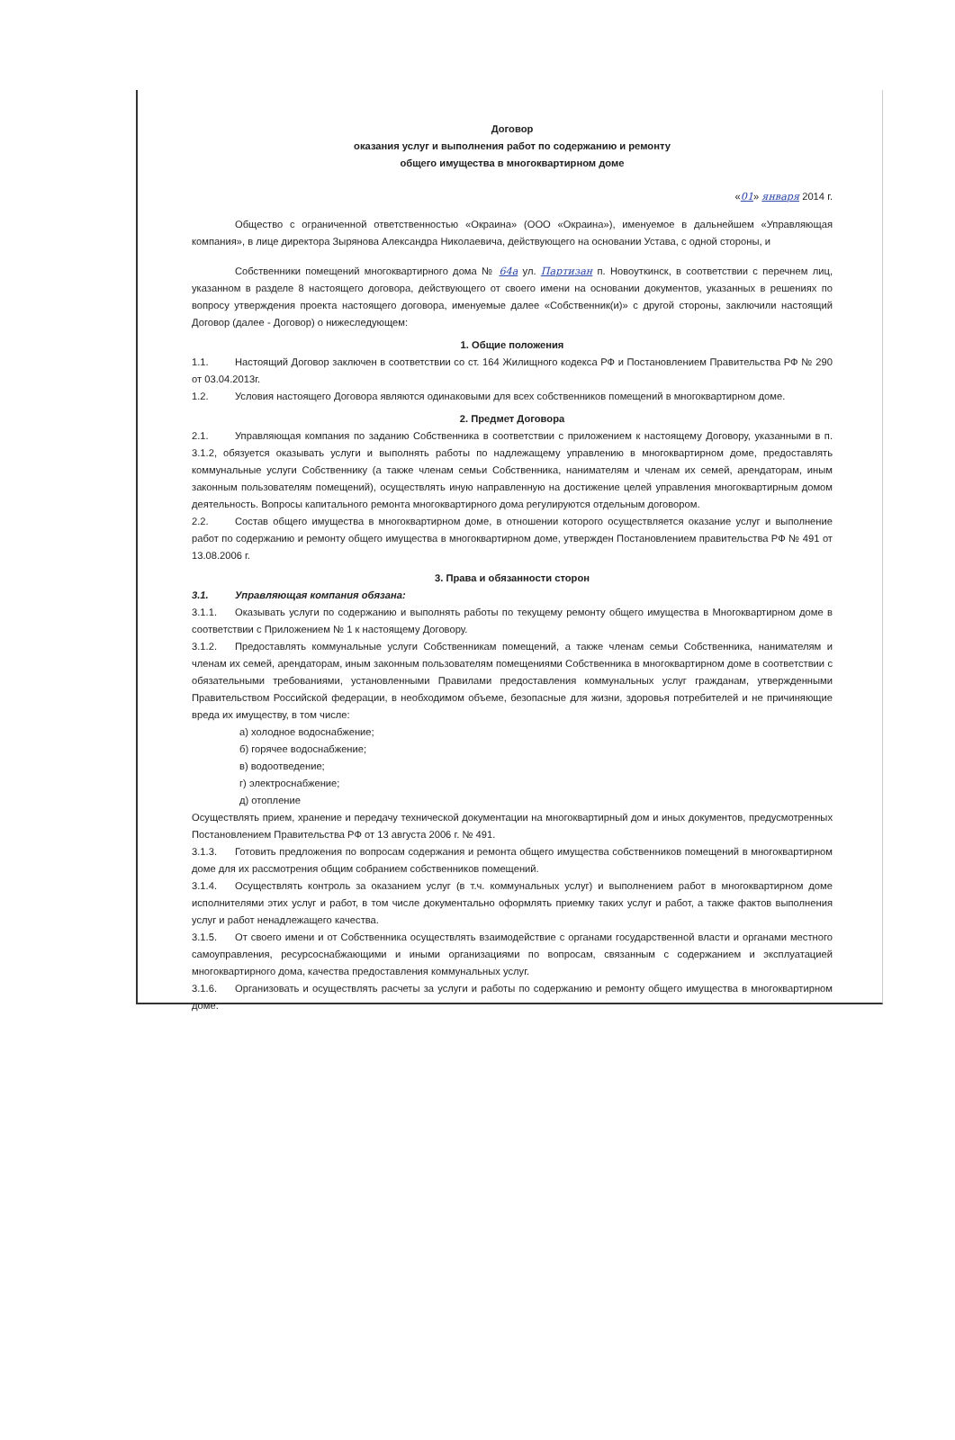Договор
оказания услуг и выполнения работ по содержанию и ремонту
общего имущества в многоквартирном доме
«01» января 2014 г.
Общество с ограниченной ответственностью «Окраина» (ООО «Окраина»), именуемое в дальнейшем «Управляющая компания», в лице директора Зырянова Александра Николаевича, действующего на основании Устава, с одной стороны, и
Собственники помещений многоквартирного дома № 64а ул. Партизан п. Новоуткинск, в соответствии с перечнем лиц, указанном в разделе 8 настоящего договора, действующего от своего имени на основании документов, указанных в решениях по вопросу утверждения проекта настоящего договора, именуемые далее «Собственник(и)» с другой стороны, заключили настоящий Договор (далее - Договор) о нижеследующем:
1. Общие положения
1.1. Настоящий Договор заключен в соответствии со ст. 164 Жилищного кодекса РФ и Постановлением Правительства РФ № 290 от 03.04.2013г.
1.2. Условия настоящего Договора являются одинаковыми для всех собственников помещений в многоквартирном доме.
2. Предмет Договора
2.1. Управляющая компания по заданию Собственника в соответствии с приложением к настоящему Договору, указанными в п. 3.1.2, обязуется оказывать услуги и выполнять работы по надлежащему управлению в многоквартирном доме, предоставлять коммунальные услуги Собственнику (а также членам семьи Собственника, нанимателям и членам их семей, арендаторам, иным законным пользователям помещений), осуществлять иную направленную на достижение целей управления многоквартирным домом деятельность. Вопросы капитального ремонта многоквартирного дома регулируются отдельным договором.
2.2. Состав общего имущества в многоквартирном доме, в отношении которого осуществляется оказание услуг и выполнение работ по содержанию и ремонту общего имущества в многоквартирном доме, утвержден Постановлением правительства РФ № 491 от 13.08.2006 г.
3. Права и обязанности сторон
3.1. Управляющая компания обязана:
3.1.1. Оказывать услуги по содержанию и выполнять работы по текущему ремонту общего имущества в Многоквартирном доме в соответствии с Приложением № 1 к настоящему Договору.
3.1.2. Предоставлять коммунальные услуги Собственникам помещений, а также членам семьи Собственника, нанимателям и членам их семей, арендаторам, иным законным пользователям помещениями Собственника в многоквартирном доме в соответствии с обязательными требованиями, установленными Правилами предоставления коммунальных услуг гражданам, утвержденными Правительством Российской федерации, в необходимом объеме, безопасные для жизни, здоровья потребителей и не причиняющие вреда их имуществу, в том числе:
а) холодное водоснабжение;
б) горячее водоснабжение;
в) водоотведение;
г) электроснабжение;
д) отопление
Осуществлять прием, хранение и передачу технической документации на многоквартирный дом и иных документов, предусмотренных Постановлением Правительства РФ от 13 августа 2006 г. № 491.
3.1.3. Готовить предложения по вопросам содержания и ремонта общего имущества собственников помещений в многоквартирном доме для их рассмотрения общим собранием собственников помещений.
3.1.4. Осуществлять контроль за оказанием услуг (в т.ч. коммунальных услуг) и выполнением работ в многоквартирном доме исполнителями этих услуг и работ, в том числе документально оформлять приемку таких услуг и работ, а также фактов выполнения услуг и работ ненадлежащего качества.
3.1.5. От своего имени и от Собственника осуществлять взаимодействие с органами государственной власти и органами местного самоуправления, ресурсоснабжающими и иными организациями по вопросам, связанным с содержанием и эксплуатацией многоквартирного дома, качества предоставления коммунальных услуг.
3.1.6. Организовать и осуществлять расчеты за услуги и работы по содержанию и ремонту общего имущества в многоквартирном доме.